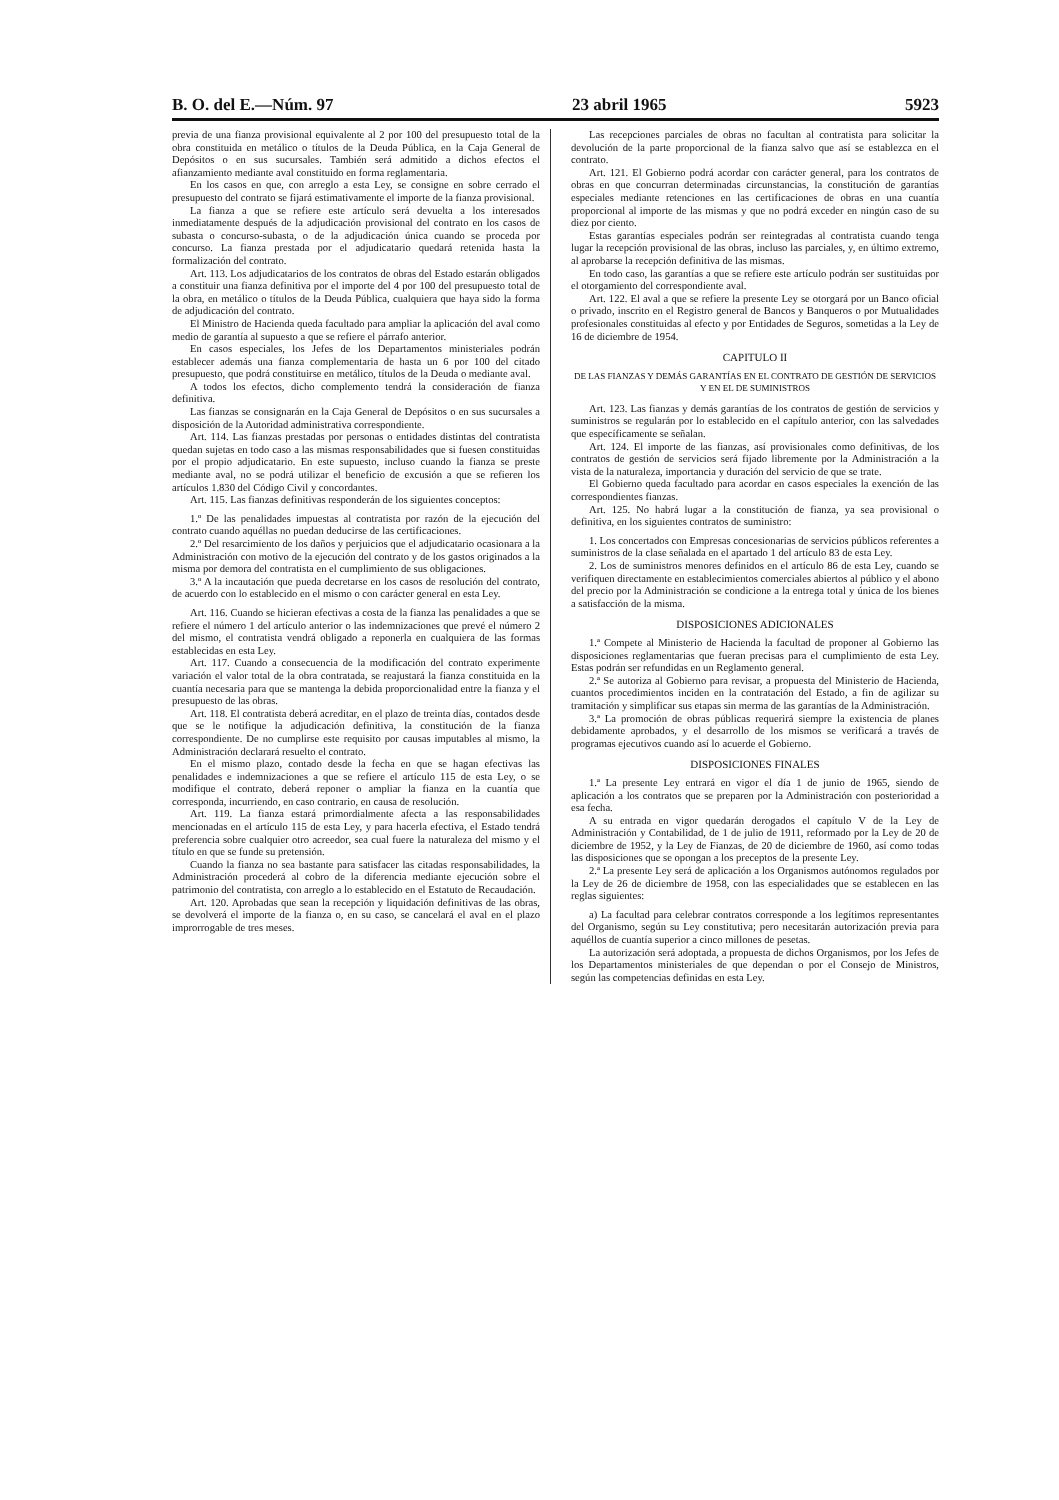B. O. del E.—Núm. 97 23 abril 1965 5923
previa de una fianza provisional equivalente al 2 por 100 del presupuesto total de la obra constituida en metálico o títulos de la Deuda Pública, en la Caja General de Depósitos o en sus sucursales. También será admitido a dichos efectos el afianzamiento mediante aval constituido en forma reglamentaria.
En los casos en que, con arreglo a esta Ley, se consigne en sobre cerrado el presupuesto del contrato se fijará estimativamente el importe de la fianza provisional.
La fianza a que se refiere este artículo será devuelta a los interesados inmediatamente después de la adjudicación provisional del contrato en los casos de subasta o concurso-subasta, o de la adjudicación única cuando se proceda por concurso. La fianza prestada por el adjudicatario quedará retenida hasta la formalización del contrato.
Art. 113. Los adjudicatarios de los contratos de obras del Estado estarán obligados a constituir una fianza definitiva por el importe del 4 por 100 del presupuesto total de la obra, en metálico o títulos de la Deuda Pública, cualquiera que haya sido la forma de adjudicación del contrato.
El Ministro de Hacienda queda facultado para ampliar la aplicación del aval como medio de garantía al supuesto a que se refiere el párrafo anterior.
En casos especiales, los Jefes de los Departamentos ministeriales podrán establecer además una fianza complementaria de hasta un 6 por 100 del citado presupuesto, que podrá constituirse en metálico, títulos de la Deuda o mediante aval.
A todos los efectos, dicho complemento tendrá la consideración de fianza definitiva.
Las fianzas se consignarán en la Caja General de Depósitos o en sus sucursales a disposición de la Autoridad administrativa correspondiente.
Art. 114. Las fianzas prestadas por personas o entidades distintas del contratista quedan sujetas en todo caso a las mismas responsabilidades que si fuesen constituidas por el propio adjudicatario. En este supuesto, incluso cuando la fianza se preste mediante aval, no se podrá utilizar el beneficio de excusión a que se refieren los artículos 1.830 del Código Civil y concordantes.
Art. 115. Las fianzas definitivas responderán de los siguientes conceptos:
1.º De las penalidades impuestas al contratista por razón de la ejecución del contrato cuando aquéllas no puedan deducirse de las certificaciones.
2.º Del resarcimiento de los daños y perjuicios que el adjudicatario ocasionara a la Administración con motivo de la ejecución del contrato y de los gastos originados a la misma por demora del contratista en el cumplimiento de sus obligaciones.
3.º A la incautación que pueda decretarse en los casos de resolución del contrato, de acuerdo con lo establecido en el mismo o con carácter general en esta Ley.
Art. 116. Cuando se hicieran efectivas a costa de la fianza las penalidades a que se refiere el número 1 del artículo anterior o las indemnizaciones que prevé el número 2 del mismo, el contratista vendrá obligado a reponerla en cualquiera de las formas establecidas en esta Ley.
Art. 117. Cuando a consecuencia de la modificación del contrato experimente variación el valor total de la obra contratada, se reajustará la fianza constituida en la cuantía necesaria para que se mantenga la debida proporcionalidad entre la fianza y el presupuesto de las obras.
Art. 118. El contratista deberá acreditar, en el plazo de treinta días, contados desde que se le notifique la adjudicación definitiva, la constitución de la fianza correspondiente. De no cumplirse este requisito por causas imputables al mismo, la Administración declarará resuelto el contrato.
En el mismo plazo, contado desde la fecha en que se hagan efectivas las penalidades e indemnizaciones a que se refiere el artículo 115 de esta Ley, o se modifique el contrato, deberá reponer o ampliar la fianza en la cuantía que corresponda, incurriendo, en caso contrario, en causa de resolución.
Art. 119. La fianza estará primordialmente afecta a las responsabilidades mencionadas en el artículo 115 de esta Ley, y para hacerla efectiva, el Estado tendrá preferencia sobre cualquier otro acreedor, sea cual fuere la naturaleza del mismo y el título en que se funde su pretensión.
Cuando la fianza no sea bastante para satisfacer las citadas responsabilidades, la Administración procederá al cobro de la diferencia mediante ejecución sobre el patrimonio del contratista, con arreglo a lo establecido en el Estatuto de Recaudación.
Art. 120. Aprobadas que sean la recepción y liquidación definitivas de las obras, se devolverá el importe de la fianza o, en su caso, se cancelará el aval en el plazo improrrogable de tres meses.
Las recepciones parciales de obras no facultan al contratista para solicitar la devolución de la parte proporcional de la fianza salvo que así se establezca en el contrato.
Art. 121. El Gobierno podrá acordar con carácter general, para los contratos de obras en que concurran determinadas circunstancias, la constitución de garantías especiales mediante retenciones en las certificaciones de obras en una cuantía proporcional al importe de las mismas y que no podrá exceder en ningún caso de su diez por ciento.
Estas garantías especiales podrán ser reintegradas al contratista cuando tenga lugar la recepción provisional de las obras, incluso las parciales, y, en último extremo, al aprobarse la recepción definitiva de las mismas.
En todo caso, las garantías a que se refiere este artículo podrán ser sustituidas por el otorgamiento del correspondiente aval.
Art. 122. El aval a que se refiere la presente Ley se otorgará por un Banco oficial o privado, inscrito en el Registro general de Bancos y Banqueros o por Mutualidades profesionales constituidas al efecto y por Entidades de Seguros, sometidas a la Ley de 16 de diciembre de 1954.
CAPITULO II
DE LAS FIANZAS Y DEMÁS GARANTÍAS EN EL CONTRATO DE GESTIÓN DE SERVICIOS Y EN EL DE SUMINISTROS
Art. 123. Las fianzas y demás garantías de los contratos de gestión de servicios y suministros se regularán por lo establecido en el capítulo anterior, con las salvedades que específicamente se señalan.
Art. 124. El importe de las fianzas, así provisionales como definitivas, de los contratos de gestión de servicios será fijado libremente por la Administración a la vista de la naturaleza, importancia y duración del servicio de que se trate.
El Gobierno queda facultado para acordar en casos especiales la exención de las correspondientes fianzas.
Art. 125. No habrá lugar a la constitución de fianza, ya sea provisional o definitiva, en los siguientes contratos de suministro:
1. Los concertados con Empresas concesionarias de servicios públicos referentes a suministros de la clase señalada en el apartado 1 del artículo 83 de esta Ley.
2. Los de suministros menores definidos en el artículo 86 de esta Ley, cuando se verifiquen directamente en establecimientos comerciales abiertos al público y el abono del precio por la Administración se condicione a la entrega total y única de los bienes a satisfacción de la misma.
DISPOSICIONES ADICIONALES
1.ª Compete al Ministerio de Hacienda la facultad de proponer al Gobierno las disposiciones reglamentarias que fueran precisas para el cumplimiento de esta Ley. Estas podrán ser refundidas en un Reglamento general.
2.ª Se autoriza al Gobierno para revisar, a propuesta del Ministerio de Hacienda, cuantos procedimientos inciden en la contratación del Estado, a fin de agilizar su tramitación y simplificar sus etapas sin merma de las garantías de la Administración.
3.ª La promoción de obras públicas requerirá siempre la existencia de planes debidamente aprobados, y el desarrollo de los mismos se verificará a través de programas ejecutivos cuando así lo acuerde el Gobierno.
DISPOSICIONES FINALES
1.ª La presente Ley entrará en vigor el día 1 de junio de 1965, siendo de aplicación a los contratos que se preparen por la Administración con posterioridad a esa fecha.
A su entrada en vigor quedarán derogados el capítulo V de la Ley de Administración y Contabilidad, de 1 de julio de 1911, reformado por la Ley de 20 de diciembre de 1952, y la Ley de Fianzas, de 20 de diciembre de 1960, así como todas las disposiciones que se opongan a los preceptos de la presente Ley.
2.ª La presente Ley será de aplicación a los Organismos autónomos regulados por la Ley de 26 de diciembre de 1958, con las especialidades que se establecen en las reglas siguientes:
a) La facultad para celebrar contratos corresponde a los legítimos representantes del Organismo, según su Ley constitutiva; pero necesitarán autorización previa para aquéllos de cuantía superior a cinco millones de pesetas.
La autorización será adoptada, a propuesta de dichos Organismos, por los Jefes de los Departamentos ministeriales de que dependan o por el Consejo de Ministros, según las competencias definidas en esta Ley.